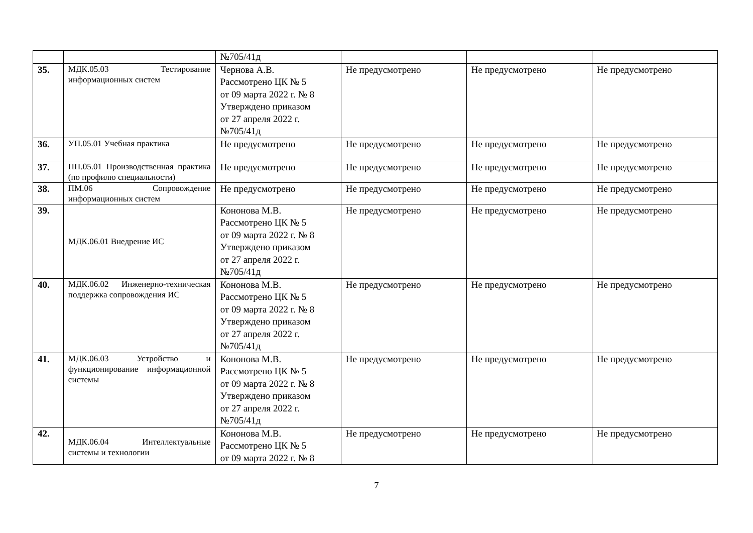| | | №705/41д | | | |
| 35. | МДК.05.03 Тестирование информационных систем | Чернова А.В. Рассмотрено ЦК № 5 от 09 марта 2022 г. № 8 Утверждено приказом от 27 апреля 2022 г. №705/41д | Не предусмотрено | Не предусмотрено | Не предусмотрено |
| 36. | УП.05.01 Учебная практика | Не предусмотрено | Не предусмотрено | Не предусмотрено | Не предусмотрено |
| 37. | ПП.05.01 Производственная практика (по профилю специальности) | Не предусмотрено | Не предусмотрено | Не предусмотрено | Не предусмотрено |
| 38. | ПМ.06 Сопровождение информационных систем | Не предусмотрено | Не предусмотрено | Не предусмотрено | Не предусмотрено |
| 39. | МДК.06.01 Внедрение ИС | Кононова М.В. Рассмотрено ЦК № 5 от 09 марта 2022 г. № 8 Утверждено приказом от 27 апреля 2022 г. №705/41д | Не предусмотрено | Не предусмотрено | Не предусмотрено |
| 40. | МДК.06.02 Инженерно-техническая поддержка сопровождения ИС | Кононова М.В. Рассмотрено ЦК № 5 от 09 марта 2022 г. № 8 Утверждено приказом от 27 апреля 2022 г. №705/41д | Не предусмотрено | Не предусмотрено | Не предусмотрено |
| 41. | МДК.06.03 Устройство и функционирование информационной системы | Кононова М.В. Рассмотрено ЦК № 5 от 09 марта 2022 г. № 8 Утверждено приказом от 27 апреля 2022 г. №705/41д | Не предусмотрено | Не предусмотрено | Не предусмотрено |
| 42. | МДК.06.04 Интеллектуальные системы и технологии | Кононова М.В. Рассмотрено ЦК № 5 от 09 марта 2022 г. № 8 | Не предусмотрено | Не предусмотрено | Не предусмотрено |
7